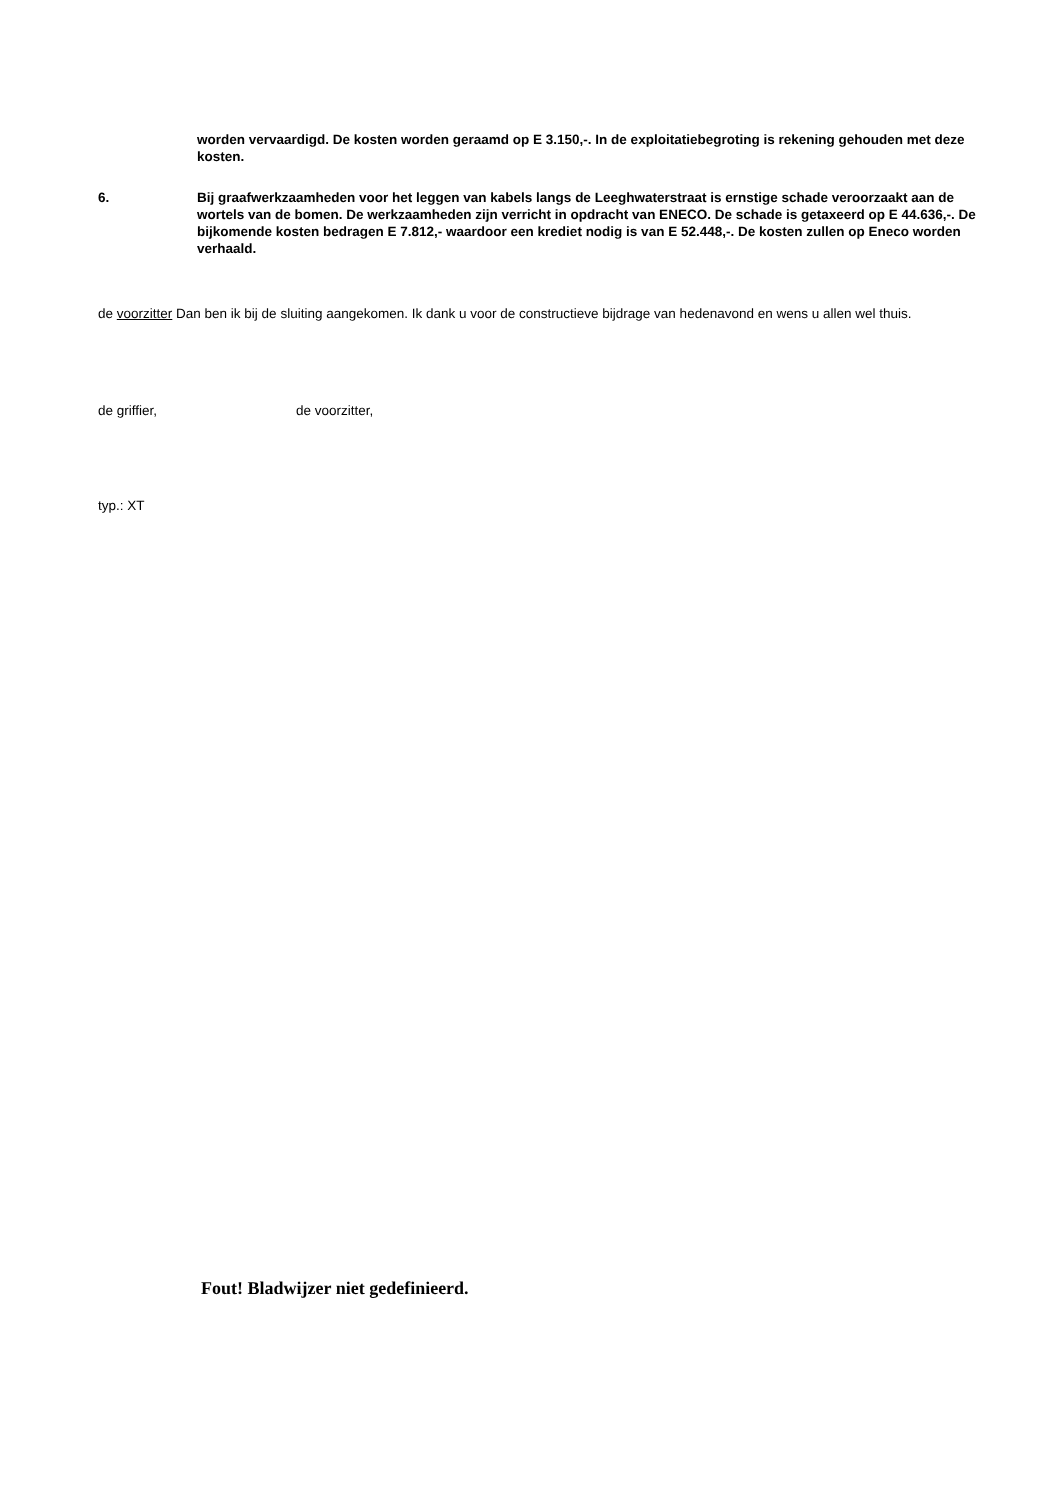worden vervaardigd. De kosten worden geraamd op E 3.150,-. In de exploitatiebegroting is rekening gehouden met deze kosten.
6. Bij graafwerkzaamheden voor het leggen van kabels langs de Leeghwaterstraat is ernstige schade veroorzaakt aan de wortels van de bomen. De werkzaamheden zijn verricht in opdracht van ENECO. De schade is getaxeerd op E 44.636,-. De bijkomende kosten bedragen E 7.812,- waardoor een krediet nodig is van E 52.448,-. De kosten zullen op Eneco worden verhaald.
de voorzitter Dan ben ik bij de sluiting aangekomen. Ik dank u voor de constructieve bijdrage van hedenavond en wens u allen wel thuis.
de griffier, de voorzitter,
typ.: XT
Fout! Bladwijzer niet gedefinieerd.